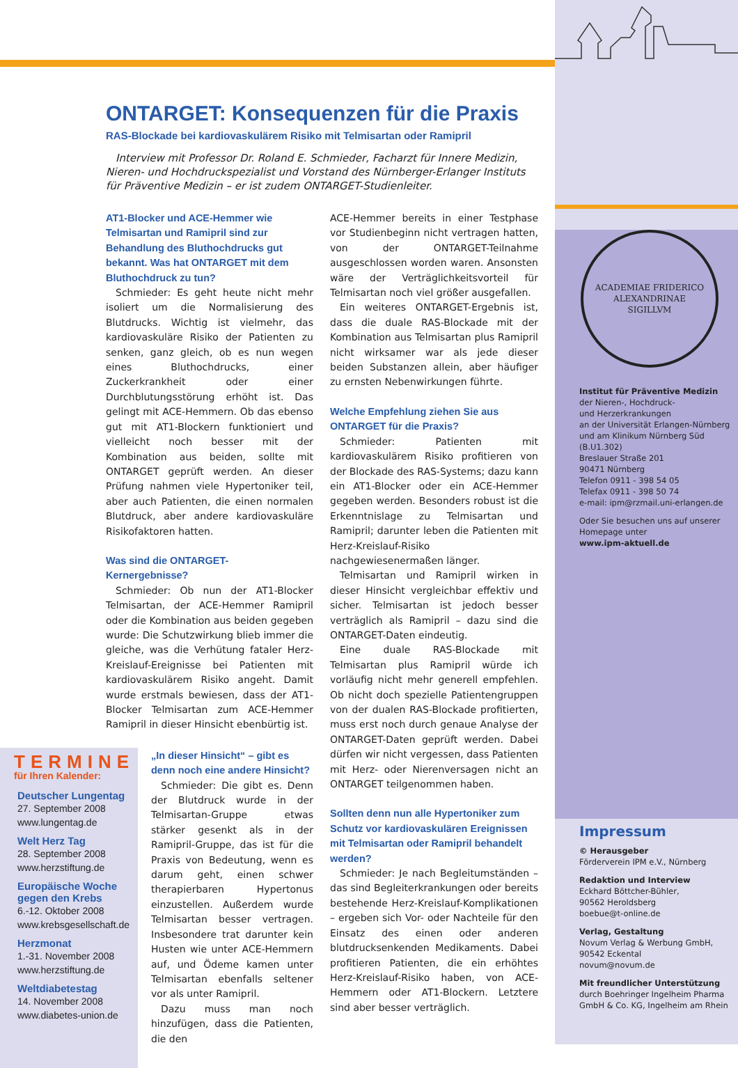ONTARGET: Konsequenzen für die Praxis
RAS-Blockade bei kardiovaskulärem Risiko mit Telmisartan oder Ramipril
Interview mit Professor Dr. Roland E. Schmieder, Facharzt für Innere Medizin, Nieren- und Hochdruckspezialist und Vorstand des Nürnberger-Erlanger Instituts für Präventive Medizin – er ist zudem ONTARGET-Studienleiter.
AT1-Blocker und ACE-Hemmer wie Telmisartan und Ramipril sind zur Behandlung des Bluthochdrucks gut bekannt. Was hat ONTARGET mit dem Bluthochdruck zu tun?
Schmieder: Es geht heute nicht mehr isoliert um die Normalisierung des Blutdrucks. Wichtig ist vielmehr, das kardiovaskuläre Risiko der Patienten zu senken, ganz gleich, ob es nun wegen eines Bluthochdrucks, einer Zuckerkrankheit oder einer Durchblutungsstörung erhöht ist. Das gelingt mit ACE-Hemmern. Ob das ebenso gut mit AT1-Blockern funktioniert und vielleicht noch besser mit der Kombination aus beiden, sollte mit ONTARGET geprüft werden. An dieser Prüfung nahmen viele Hypertoniker teil, aber auch Patienten, die einen normalen Blutdruck, aber andere kardiovaskuläre Risikofaktoren hatten.
Was sind die ONTARGET-
Kernergebnisse?
Schmieder: Ob nun der AT1-Blocker Telmisartan, der ACE-Hemmer Ramipril oder die Kombination aus beiden gegeben wurde: Die Schutzwirkung blieb immer die gleiche, was die Verhütung fataler Herz-Kreislauf-Ereignisse bei Patienten mit kardiovaskulärem Risiko angeht. Damit wurde erstmals bewiesen, dass der AT1-Blocker Telmisartan zum ACE-Hemmer Ramipril in dieser Hinsicht ebenbürtig ist.
TERMINE
für Ihren Kalender:
Deutscher Lungentag
27. September 2008
www.lungentag.de
Welt Herz Tag
28. September 2008
www.herzstiftung.de
Europäische Woche gegen den Krebs
6.-12. Oktober 2008
www.krebsgesellschaft.de
Herzmonat
1.-31. November 2008
www.herzstiftung.de
Weltdiabetestag
14. November 2008
www.diabetes-union.de
„In dieser Hinsicht“ – gibt es denn noch eine andere Hinsicht?
Schmieder: Die gibt es. Denn der Blutdruck wurde in der Telmisartan-Gruppe etwas stärker gesenkt als in der Ramipril-Gruppe, das ist für die Praxis von Bedeutung, wenn es darum geht, einen schwer therapierbaren Hypertonus einzustellen. Außerdem wurde Telmisartan besser vertragen. Insbesondere trat darunter kein Husten wie unter ACE-Hemmern auf, und Ödeme kamen unter Telmisartan ebenfalls seltener vor als unter Ramipril.
Dazu muss man noch hinzufügen, dass die Patienten, die den
ACE-Hemmer bereits in einer Testphase vor Studienbeginn nicht vertragen hatten, von der ONTARGET-Teilnahme ausgeschlossen worden waren. Ansonsten wäre der Verträglichkeitsvorteil für Telmisartan noch viel größer ausgefallen.
Ein weiteres ONTARGET-Ergebnis ist, dass die duale RAS-Blockade mit der Kombination aus Telmisartan plus Ramipril nicht wirksamer war als jede dieser beiden Substanzen allein, aber häufiger zu ernsten Nebenwirkungen führte.
Welche Empfehlung ziehen Sie aus ONTARGET für die Praxis?
Schmieder: Patienten mit kardiovaskulärem Risiko profitieren von der Blockade des RAS-Systems; dazu kann ein AT1-Blocker oder ein ACE-Hemmer gegeben werden. Besonders robust ist die Erkenntnislage zu Telmisartan und Ramipril; darunter leben die Patienten mit Herz-Kreislauf-Risiko nachgewiesenermaßen länger.
Telmisartan und Ramipril wirken in dieser Hinsicht vergleichbar effektiv und sicher. Telmisartan ist jedoch besser verträglich als Ramipril – dazu sind die ONTARGET-Daten eindeutig.
Eine duale RAS-Blockade mit Telmisartan plus Ramipril würde ich vorläufig nicht mehr generell empfehlen. Ob nicht doch spezielle Patientengruppen von der dualen RAS-Blockade profitierten, muss erst noch durch genaue Analyse der ONTARGET-Daten geprüft werden. Dabei dürfen wir nicht vergessen, dass Patienten mit Herz- oder Nierenversagen nicht an ONTARGET teilgenommen haben.
Sollten denn nun alle Hypertoniker zum Schutz vor kardiovaskulären Ereignissen mit Telmisartan oder Ramipril behandelt werden?
Schmieder: Je nach Begleitumständen – das sind Begleiterkrankungen oder bereits bestehende Herz-Kreislauf-Komplikationen – ergeben sich Vor- oder Nachteile für den Einsatz des einen oder anderen blutdrucksenkenden Medikaments. Dabei profitieren Patienten, die ein erhöhtes Herz-Kreislauf-Risiko haben, von ACE-Hemmern oder AT1-Blockern. Letztere sind aber besser verträglich.
ACADEMIAE FRIDERICO
ALEXANDRINAE
SIGILLVM
Institut für Präventive Medizin
der Nieren-, Hochdruck-
und Herzerkrankungen
an der Universität Erlangen-Nürnberg und am Klinikum Nürnberg Süd (B.U1.302)
Breslauer Straße 201
90471 Nürnberg
Telefon 0911 - 398 54 05
Telefax 0911 - 398 50 74
e-mail: ipm@rzmail.uni-erlangen.de
Oder Sie besuchen uns auf unserer Homepage unter
www.ipm-aktuell.de
Impressum
© Herausgeber
Förderverein IPM e.V., Nürnberg
Redaktion und Interview
Eckhard Böttcher-Bühler,
90562 Heroldsberg
boebue@t-online.de
Verlag, Gestaltung
Novum Verlag & Werbung GmbH,
90542 Eckental
novum@novum.de
Mit freundlicher Unterstützung
durch Boehringer Ingelheim Pharma GmbH & Co. KG, Ingelheim am Rhein